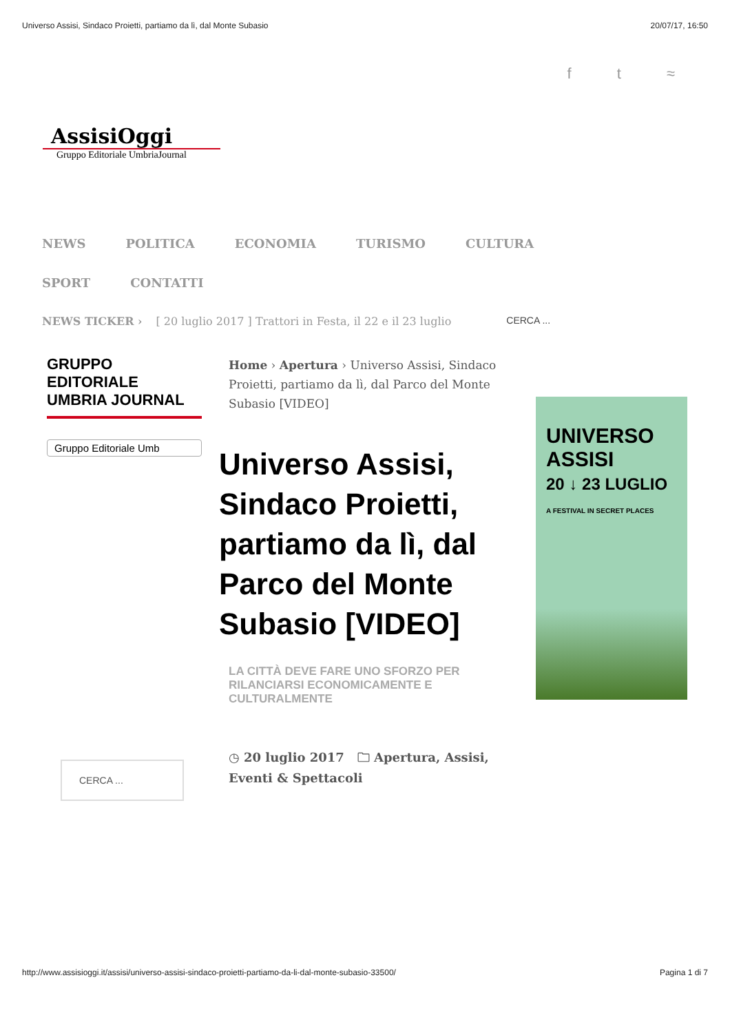Universo Assisi, Sindaco Proietti, partiamo da lì, dal Monte Subasio 20/07/17, 16:50
f t ≈
AssisiOggi
Gruppo Editoriale UmbriaJournal
NEWS POLITICA ECONOMIA TURISMO CULTURA
SPORT CONTATTI
NEWS TICKER › [ 20 luglio 2017 ] Trattori in Festa, il 22 e il 23 luglio CERCA ...
GRUPPO EDITORIALE UMBRIA JOURNAL
Gruppo Editoriale Umb
CERCA ...
Home › Apertura › Universo Assisi, Sindaco Proietti, partiamo da lì, dal Parco del Monte Subasio [VIDEO]
Universo Assisi, Sindaco Proietti, partiamo da lì, dal Parco del Monte Subasio [VIDEO]
LA CITTÀ DEVE FARE UNO SFORZO PER RILANCIARSI ECONOMICAMENTE E CULTURALMENTE
◷ 20 luglio 2017 🗀 Apertura, Assisi, Eventi & Spettacoli
UNIVERSO ASSISI
20 ↓ 23 LUGLIO
A FESTIVAL IN SECRET PLACES
http://www.assisioggi.it/assisi/universo-assisi-sindaco-proietti-partiamo-da-li-dal-monte-subasio-33500/ Pagina 1 di 7